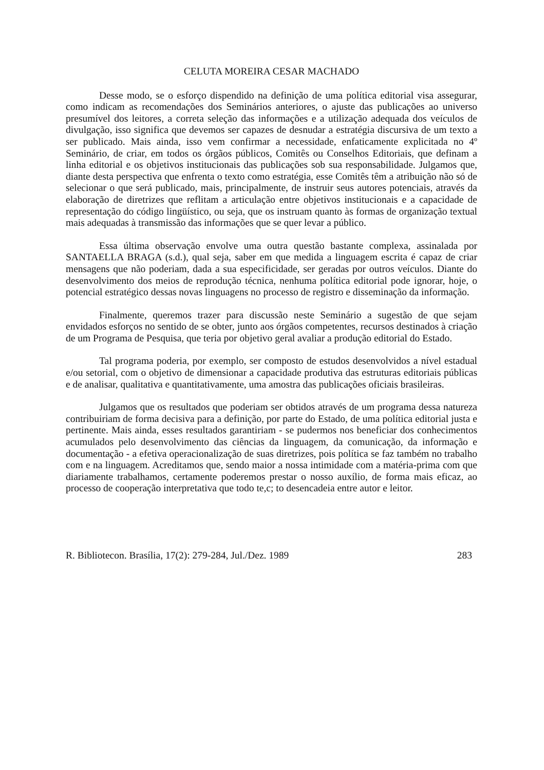CELUTA MOREIRA CESAR MACHADO
Desse modo, se o esforço dispendido na definição de uma política editorial visa assegurar, como indicam as recomendações dos Seminários anteriores, o ajuste das publicações ao universo presumível dos leitores, a correta seleção das informações e a utilização adequada dos veículos de divulgação, isso significa que devemos ser capazes de desnudar a estratégia discursiva de um texto a ser publicado. Mais ainda, isso vem confirmar a necessidade, enfaticamente explicitada no 4º Seminário, de criar, em todos os órgãos públicos, Comitês ou Conselhos Editoriais, que definam a linha editorial e os objetivos institucionais das publicações sob sua responsabilidade. Julgamos que, diante desta perspectiva que enfrenta o texto como estratégia, esse Comitês têm a atribuição não só de selecionar o que será publicado, mais, principalmente, de instruir seus autores potenciais, através da elaboração de diretrizes que reflitam a articulação entre objetivos institucionais e a capacidade de representação do código lingüístico, ou seja, que os instruam quanto às formas de organização textual mais adequadas à transmissão das informações que se quer levar a público.
Essa última observação envolve uma outra questão bastante complexa, assinalada por SANTAELLA BRAGA (s.d.), qual seja, saber em que medida a linguagem escrita é capaz de criar mensagens que não poderiam, dada a sua especificidade, ser geradas por outros veículos. Diante do desenvolvimento dos meios de reprodução técnica, nenhuma política editorial pode ignorar, hoje, o potencial estratégico dessas novas linguagens no processo de registro e disseminação da informação.
Finalmente, queremos trazer para discussão neste Seminário a sugestão de que sejam envidados esforços no sentido de se obter, junto aos órgãos competentes, recursos destinados à criação de um Programa de Pesquisa, que teria por objetivo geral avaliar a produção editorial do Estado.
Tal programa poderia, por exemplo, ser composto de estudos desenvolvidos a nível estadual e/ou setorial, com o objetivo de dimensionar a capacidade produtiva das estruturas editoriais públicas e de analisar, qualitativa e quantitativamente, uma amostra das publicações oficiais brasileiras.
Julgamos que os resultados que poderiam ser obtidos através de um programa dessa natureza contribuiriam de forma decisiva para a definição, por parte do Estado, de uma política editorial justa e pertinente. Mais ainda, esses resultados garantiriam - se pudermos nos beneficiar dos conhecimentos acumulados pelo desenvolvimento das ciências da linguagem, da comunicação, da informação e documentação - a efetiva operacionalização de suas diretrizes, pois política se faz também no trabalho com e na linguagem. Acreditamos que, sendo maior a nossa intimidade com a matéria-prima com que diariamente trabalhamos, certamente poderemos prestar o nosso auxílio, de forma mais eficaz, ao processo de cooperação interpretativa que todo te,c; to desencadeia entre autor e leitor.
R. Bibliotecon. Brasília, 17(2): 279-284, Jul./Dez. 1989 283